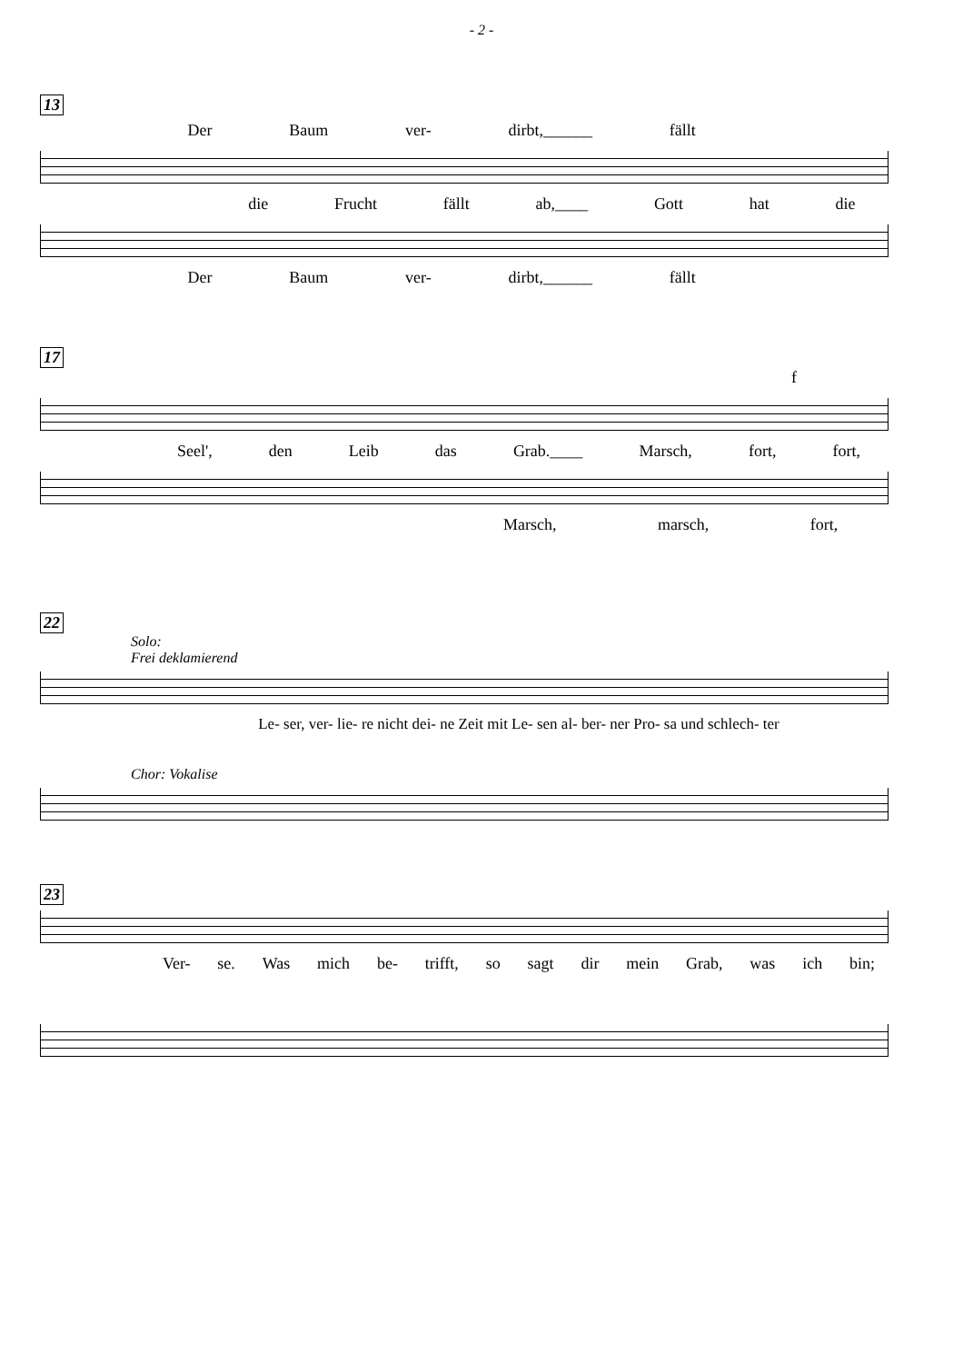- 2 -
13
Der Baum ver- dirbt,______ fällt
die Frucht fällt ab,____ Gott hat die
Der Baum ver- dirbt,______ fällt
17
f
Seel', den Leib das Grab.____ Marsch, fort, fort,
Marsch, marsch, fort,
22
Solo:
Frei deklamierend
Le- ser, ver- lie- re nicht dei- ne Zeit mit Le- sen al- ber- ner Pro- sa und schlech- ter
Chor: Vokalise
23
Ver- se. Was mich be- trifft, so sagt dir mein Grab, was ich bin;